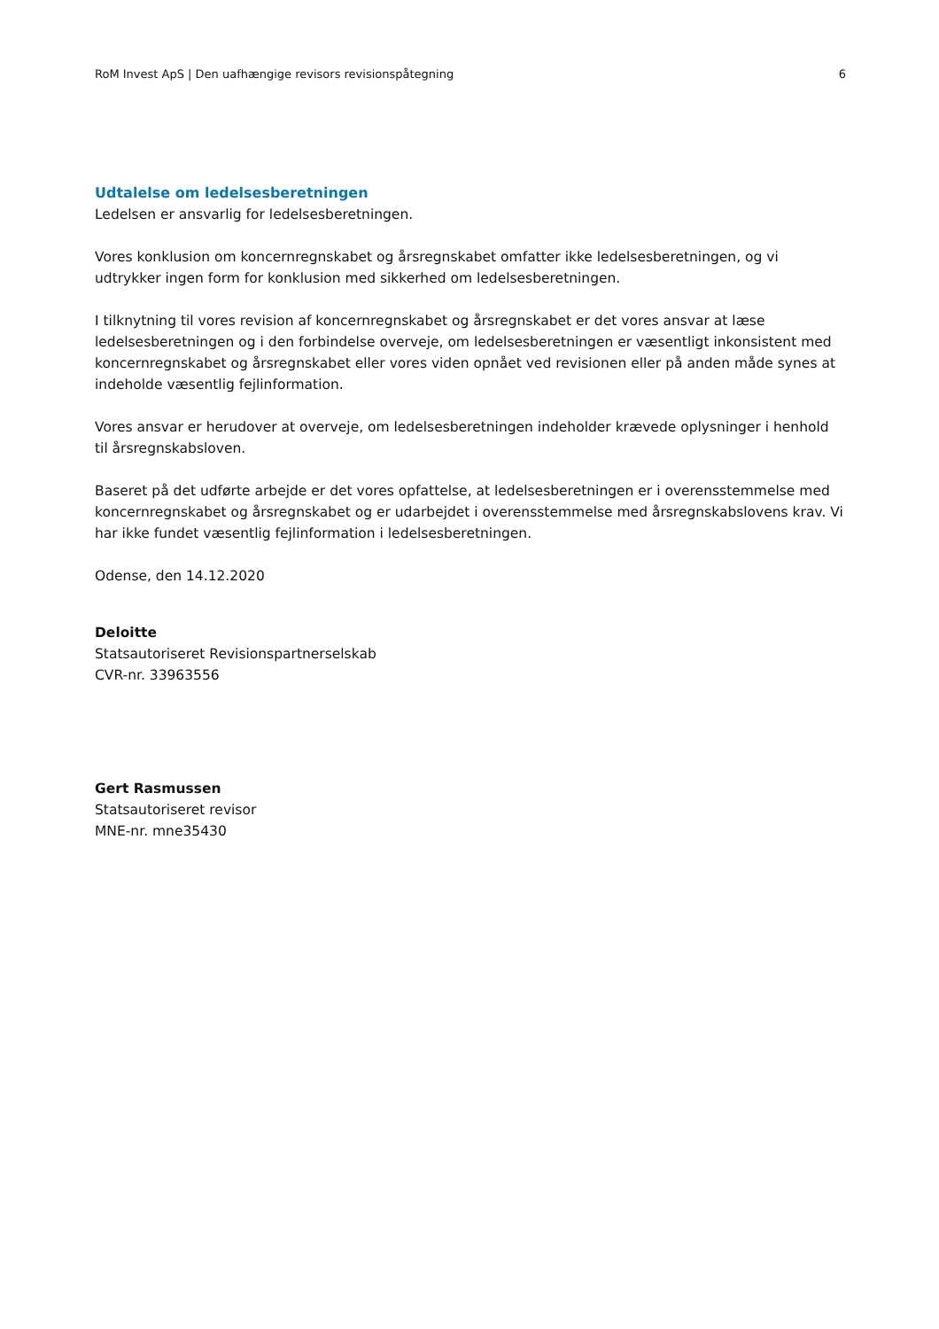RoM Invest ApS | Den uafhængige revisors revisionspåtegning 6
Udtalelse om ledelsesberetningen
Ledelsen er ansvarlig for ledelsesberetningen.
Vores konklusion om koncernregnskabet og årsregnskabet omfatter ikke ledelsesberetningen, og vi udtrykker ingen form for konklusion med sikkerhed om ledelsesberetningen.
I tilknytning til vores revision af koncernregnskabet og årsregnskabet er det vores ansvar at læse ledelsesberetningen og i den forbindelse overveje, om ledelsesberetningen er væsentligt inkonsistent med koncernregnskabet og årsregnskabet eller vores viden opnået ved revisionen eller på anden måde synes at indeholde væsentlig fejlinformation.
Vores ansvar er herudover at overveje, om ledelsesberetningen indeholder krævede oplysninger i henhold til årsregnskabsloven.
Baseret på det udførte arbejde er det vores opfattelse, at ledelsesberetningen er i overensstemmelse med koncernregnskabet og årsregnskabet og er udarbejdet i overensstemmelse med årsregnskabslovens krav. Vi har ikke fundet væsentlig fejlinformation i ledelsesberetningen.
Odense, den 14.12.2020
Deloitte
Statsautoriseret Revisionspartnerselskab
CVR-nr. 33963556
Gert Rasmussen
Statsautoriseret revisor
MNE-nr. mne35430